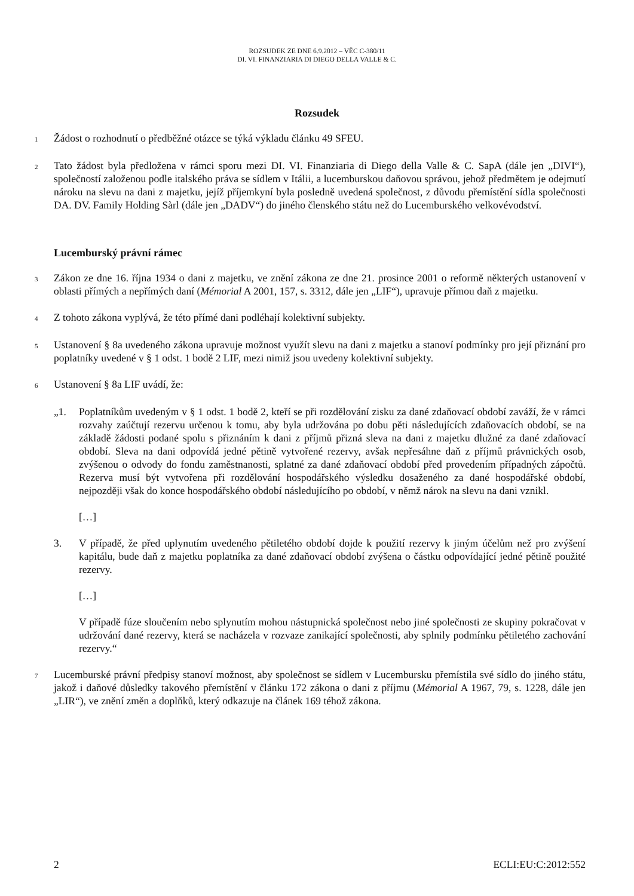ROZSUDEK ZE DNE 6.9.2012 – VĚC C-380/11
DI. VI. FINANZIARIA DI DIEGO DELLA VALLE & C.
Rozsudek
1
Žádost o rozhodnutí o předběžné otázce se týká výkladu článku 49 SFEU.
2
Tato žádost byla předložena v rámci sporu mezi DI. VI. Finanziaria di Diego della Valle & C. SapA (dále jen „DIVI“), společností založenou podle italského práva se sídlem v Itálii, a lucemburskou daňovou správou, jehož předmětem je odejmutí nároku na slevu na dani z majetku, jejíž příjemkyní byla posledně uvedená společnost, z důvodu přemístění sídla společnosti DA. DV. Family Holding Sàrl (dále jen „DADV“) do jiného členského státu než do Lucemburského velkovévodství.
Lucemburský právní rámec
3
Zákon ze dne 16. října 1934 o dani z majetku, ve znění zákona ze dne 21. prosince 2001 o reformě některých ustanovení v oblasti přímých a nepřímých daní (Mémorial A 2001, 157, s. 3312, dále jen „LIF“), upravuje přímou daň z majetku.
4
Z tohoto zákona vyplývá, že této přímé dani podléhají kolektivní subjekty.
5
Ustanovení § 8a uvedeného zákona upravuje možnost využít slevu na dani z majetku a stanoví podmínky pro její přiznání pro poplatníky uvedené v § 1 odst. 1 bodě 2 LIF, mezi nimiž jsou uvedeny kolektivní subjekty.
6
Ustanovení § 8a LIF uvádí, že:
„1. Poplatníkům uvedeným v § 1 odst. 1 bodě 2, kteří se při rozdělování zisku za dané zdaňovací období zaváží, že v rámci rozvahy zaúčtují rezervu určenou k tomu, aby byla udržována po dobu pěti následujících zdaňovacích období, se na základě žádosti podané spolu s přiznáním k dani z příjmů přizná sleva na dani z majetku dlužné za dané zdaňovací období. Sleva na dani odpovídá jedné pětině vytvořené rezervy, avšak nepřesáhne daň z příjmů právnických osob, zvýšenou o odvody do fondu zaměstnanosti, splatné za dané zdaňovací období před provedením případných zápočtů. Rezerva musí být vytvořena při rozdělování hospodářského výsledku dosaženého za dané hospodářské období, nejpozději však do konce hospodářského období následujícího po období, v němž nárok na slevu na dani vznikl.
[…]
3. V případě, že před uplynutím uvedeného pětiletého období dojde k použití rezervy k jiným účelům než pro zvýšení kapitálu, bude daň z majetku poplatníka za dané zdaňovací období zvýšena o částku odpovídající jedné pětině použité rezervy.
[…]
V případě fúze sloučením nebo splynutím mohou nástupnická společnost nebo jiné společnosti ze skupiny pokračovat v udržování dané rezervy, která se nacházela v rozvaze zanikající společnosti, aby splnily podmínku pětiletého zachování rezervy.“
7
Lucemburské právní předpisy stanoví možnost, aby společnost se sídlem v Lucembursku přemístila své sídlo do jiného státu, jakož i daňové důsledky takového přemístění v článku 172 zákona o dani z příjmu (Mémorial A 1967, 79, s. 1228, dále jen „LIR“), ve znění změn a doplňků, který odkazuje na článek 169 téhož zákona.
2 ECLI:EU:C:2012:552